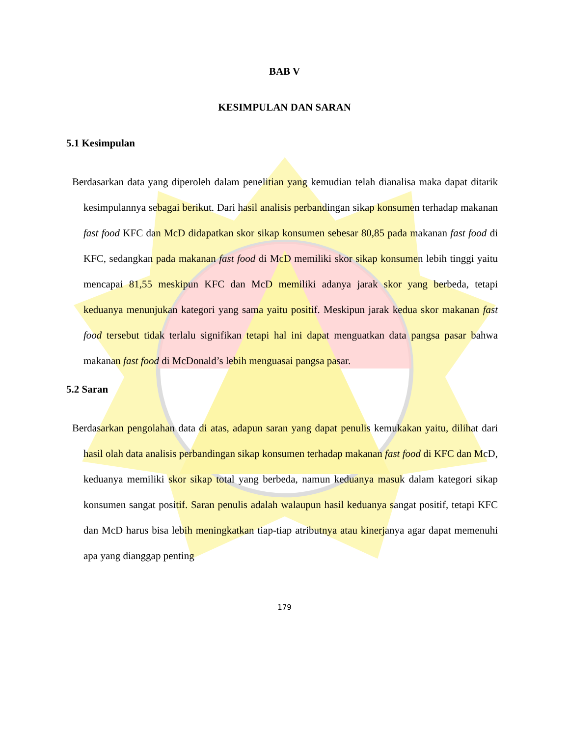BAB V
KESIMPULAN DAN SARAN
5.1 Kesimpulan
Berdasarkan data yang diperoleh dalam penelitian yang kemudian telah dianalisa maka dapat ditarik kesimpulannya sebagai berikut. Dari hasil analisis perbandingan sikap konsumen terhadap makanan fast food KFC dan McD didapatkan skor sikap konsumen sebesar 80,85 pada makanan fast food di KFC, sedangkan pada makanan fast food di McD memiliki skor sikap konsumen lebih tinggi yaitu mencapai 81,55 meskipun KFC dan McD memiliki adanya jarak skor yang berbeda, tetapi keduanya menunjukan kategori yang sama yaitu positif. Meskipun jarak kedua skor makanan fast food tersebut tidak terlalu signifikan tetapi hal ini dapat menguatkan data pangsa pasar bahwa makanan fast food di McDonald’s lebih menguasai pangsa pasar.
5.2 Saran
Berdasarkan pengolahan data di atas, adapun saran yang dapat penulis kemukakan yaitu, dilihat dari hasil olah data analisis perbandingan sikap konsumen terhadap makanan fast food di KFC dan McD, keduanya memiliki skor sikap total yang berbeda, namun keduanya masuk dalam kategori sikap konsumen sangat positif. Saran penulis adalah walaupun hasil keduanya sangat positif, tetapi KFC dan McD harus bisa lebih meningkatkan tiap-tiap atributnya atau kinerjanya agar dapat memenuhi apa yang dianggap penting
179